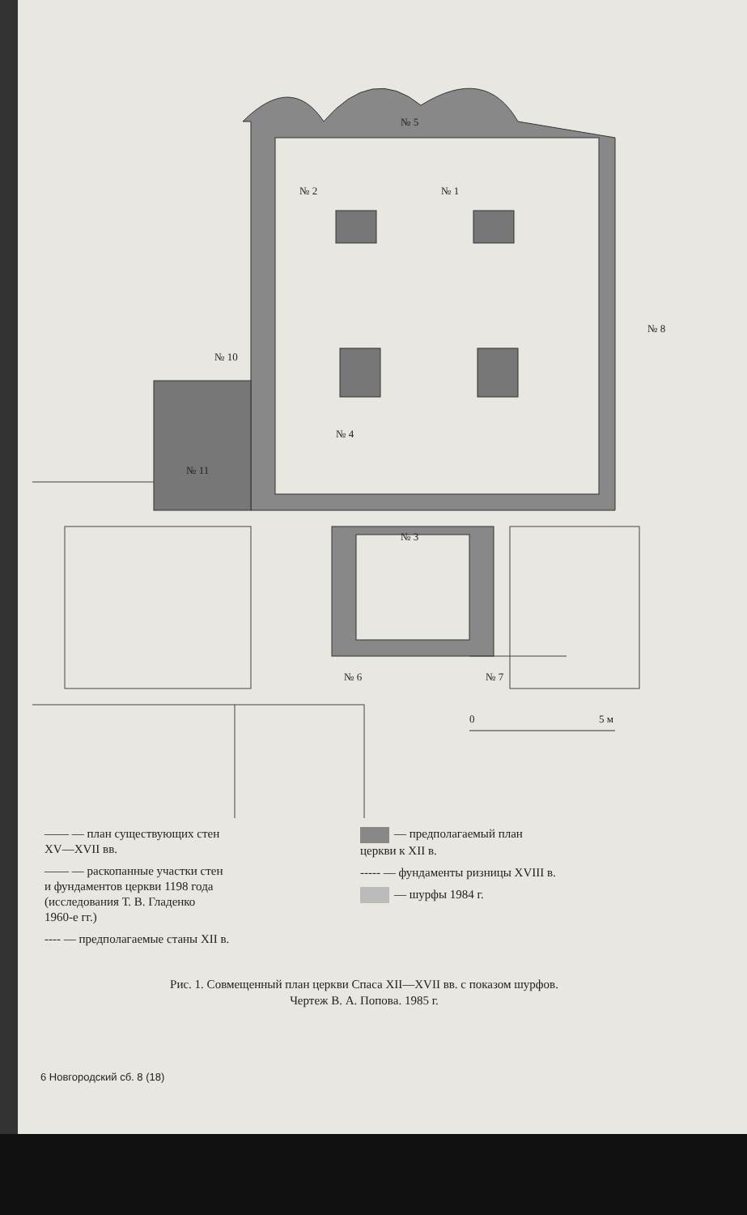№ 5
№ 2
№ 1
№ 8
№ 10
№ 4
№ 11
№ 3
№ 6
№ 7
0
5 м
—— — план существующих стен
XV—XVII вв.
—— — раскопанные участки стен
и фундаментов церкви 1198 года
(исследования Т. В. Гладенко
1960-е гг.)
---- — предполагаемые станы XII в.
— предполагаемый план
церкви к XII в.
----- — фундаменты ризницы XVIII в.
— шурфы 1984 г.
Рис. 1. Совмещенный план церкви Спаса XII—XVII вв. с показом шурфов.
Чертеж В. А. Попова. 1985 г.
6 Новгородский сб. 8 (18)